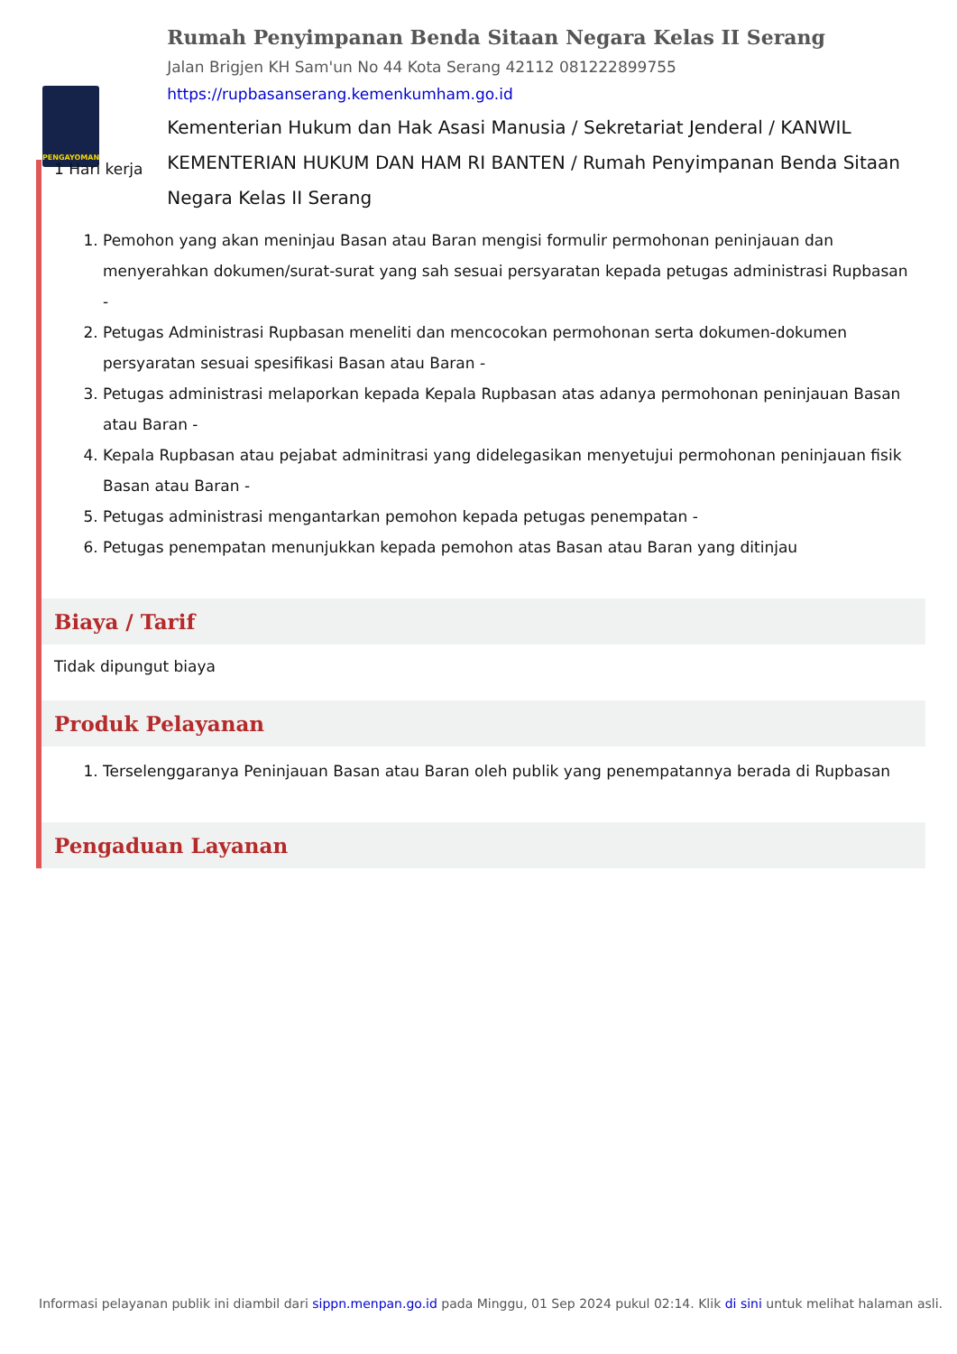PENGAYOMAN
Rumah Penyimpanan Benda Sitaan Negara Kelas II Serang
Jalan Brigjen KH Sam'un No 44 Kota Serang 42112 081222899755
https://rupbasanserang.kemenkumham.go.id
Kementerian Hukum dan Hak Asasi Manusia / Sekretariat Jenderal / KANWIL KEMENTERIAN HUKUM DAN HAM RI BANTEN / Rumah Penyimpanan Benda Sitaan Negara Kelas II Serang
1 Hari kerja
1. Pemohon yang akan meninjau Basan atau Baran mengisi formulir permohonan peninjauan dan menyerahkan dokumen/surat-surat yang sah sesuai persyaratan kepada petugas administrasi Rupbasan -
2. Petugas Administrasi Rupbasan meneliti dan mencocokan permohonan serta dokumen-dokumen persyaratan sesuai spesifikasi Basan atau Baran -
3. Petugas administrasi melaporkan kepada Kepala Rupbasan atas adanya permohonan peninjauan Basan atau Baran -
4. Kepala Rupbasan atau pejabat adminitrasi yang didelegasikan menyetujui permohonan peninjauan fisik Basan atau Baran -
5. Petugas administrasi mengantarkan pemohon kepada petugas penempatan -
6. Petugas penempatan menunjukkan kepada pemohon atas Basan atau Baran yang ditinjau
Biaya / Tarif
Tidak dipungut biaya
Produk Pelayanan
1. Terselenggaranya Peninjauan Basan atau Baran oleh publik yang penempatannya berada di Rupbasan
Pengaduan Layanan
Informasi pelayanan publik ini diambil dari sippn.menpan.go.id pada Minggu, 01 Sep 2024 pukul 02:14. Klik di sini untuk melihat halaman asli.